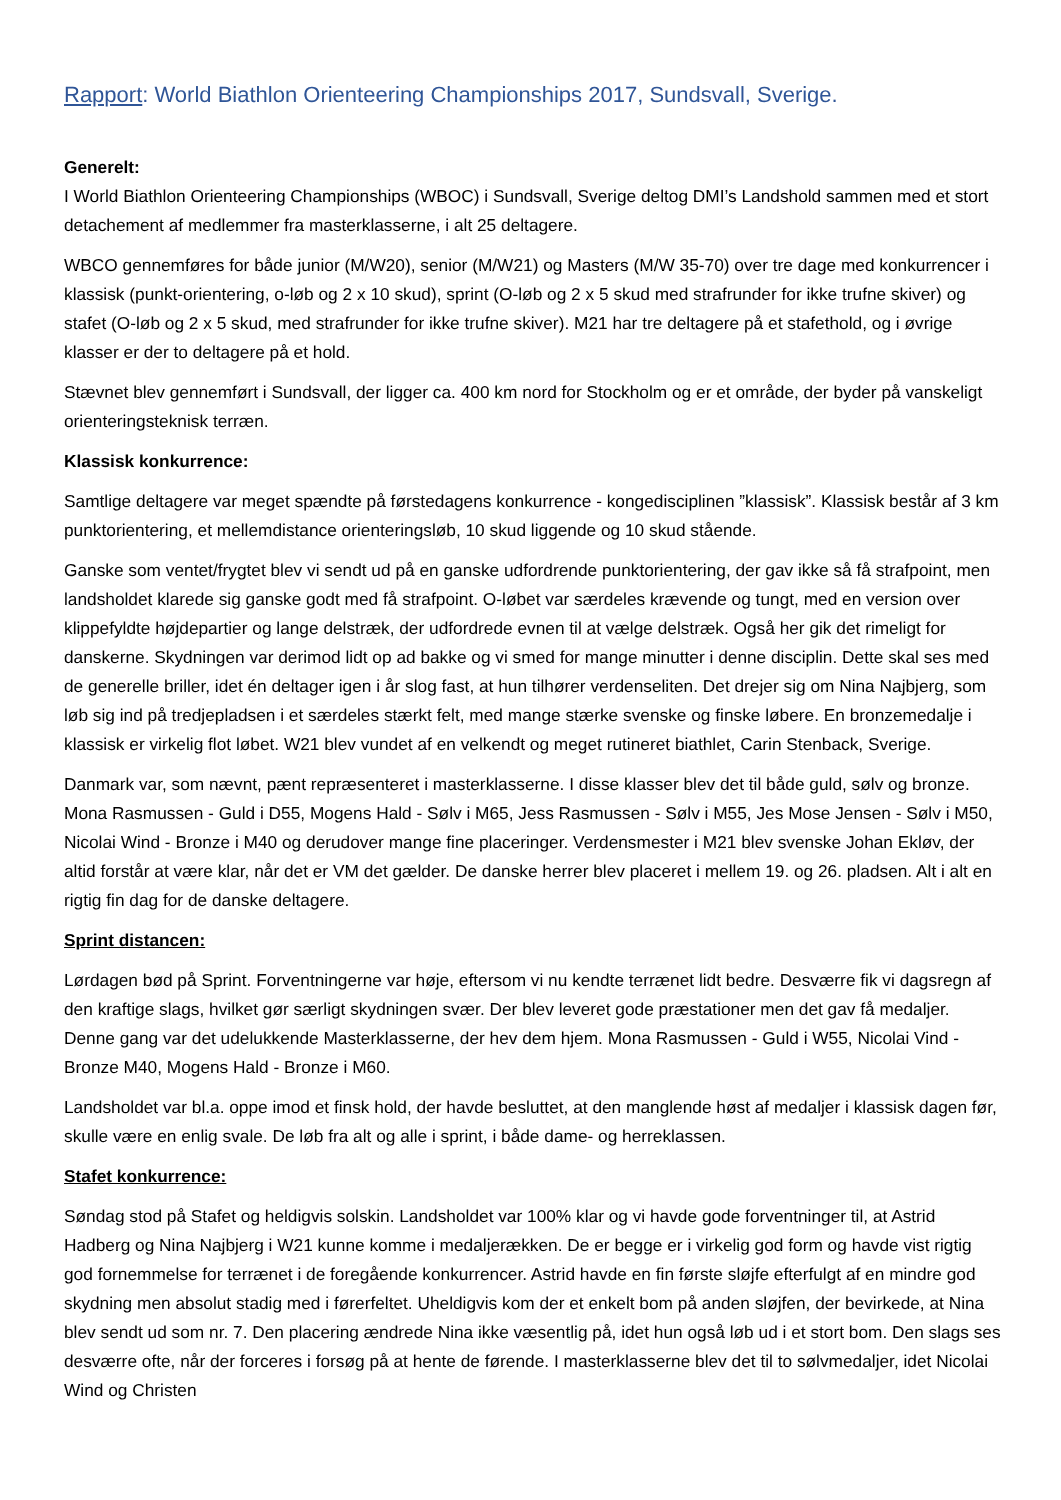Rapport: World Biathlon Orienteering Championships 2017, Sundsvall, Sverige.
Generelt:
I World Biathlon Orienteering Championships (WBOC) i Sundsvall, Sverige deltog DMI’s Landshold sammen med et stort detachement af medlemmer fra masterklasserne, i alt 25 deltagere.
WBCO gennemføres for både junior (M/W20), senior (M/W21) og Masters (M/W 35-70) over tre dage med konkurrencer i klassisk (punkt-orientering, o-løb og 2 x 10 skud), sprint (O-løb og 2 x 5 skud med strafrunder for ikke trufne skiver) og stafet (O-løb og 2 x 5 skud, med strafrunder for ikke trufne skiver). M21 har tre deltagere på et stafethold, og i øvrige klasser er der to deltagere på et hold.
Stævnet blev gennemført i Sundsvall, der ligger ca. 400 km nord for Stockholm og er et område, der byder på vanskeligt orienteringsteknisk terræn.
Klassisk konkurrence:
Samtlige deltagere var meget spændte på førstedagens konkurrence - kongedisciplinen ”klassisk”. Klassisk består af 3 km punktorientering, et mellemdistance orienteringsløb, 10 skud liggende og 10 skud stående.
Ganske som ventet/frygtet blev vi sendt ud på en ganske udfordrende punktorientering, der gav ikke så få strafpoint, men landsholdet klarede sig ganske godt med få strafpoint. O-løbet var særdeles krævende og tungt, med en version over klippefyldte højdepartier og lange delstræk, der udfordrede evnen til at vælge delstræk. Også her gik det rimeligt for danskerne. Skydningen var derimod lidt op ad bakke og vi smed for mange minutter i denne disciplin. Dette skal ses med de generelle briller, idet én deltager igen i år slog fast, at hun tilhører verdenseliten. Det drejer sig om Nina Najbjerg, som løb sig ind på tredjepladsen i et særdeles stærkt felt, med mange stærke svenske og finske løbere. En bronzemedalje i klassisk er virkelig flot løbet. W21 blev vundet af en velkendt og meget rutineret biathlet, Carin Stenback, Sverige.
Danmark var, som nævnt, pænt repræsenteret i masterklasserne. I disse klasser blev det til både guld, sølv og bronze. Mona Rasmussen - Guld i D55, Mogens Hald - Sølv i M65, Jess Rasmussen - Sølv i M55, Jes Mose Jensen - Sølv i M50, Nicolai Wind - Bronze i M40 og derudover mange fine placeringer. Verdensmester i M21 blev svenske Johan Ekløv, der altid forstår at være klar, når det er VM det gælder. De danske herrer blev placeret i mellem 19. og 26. pladsen. Alt i alt en rigtig fin dag for de danske deltagere.
Sprint distancen:
Lørdagen bød på Sprint. Forventningerne var høje, eftersom vi nu kendte terrænet lidt bedre. Desværre fik vi dagsregn af den kraftige slags, hvilket gør særligt skydningen svær. Der blev leveret gode præstationer men det gav få medaljer. Denne gang var det udelukkende Masterklasserne, der hev dem hjem. Mona Rasmussen - Guld i W55, Nicolai Vind - Bronze M40, Mogens Hald - Bronze i M60.
Landsholdet var bl.a. oppe imod et finsk hold, der havde besluttet, at den manglende høst af medaljer i klassisk dagen før, skulle være en enlig svale. De løb fra alt og alle i sprint, i både dame- og herreklassen.
Stafet konkurrence:
Søndag stod på Stafet og heldigvis solskin. Landsholdet var 100% klar og vi havde gode forventninger til, at Astrid Hadberg og Nina Najbjerg i W21 kunne komme i medaljerækken. De er begge er i virkelig god form og havde vist rigtig god fornemmelse for terrænet i de foregående konkurrencer. Astrid havde en fin første sløjfe efterfulgt af en mindre god skydning men absolut stadig med i førerfeltet. Uheldigvis kom der et enkelt bom på anden sløjfen, der bevirkede, at Nina blev sendt ud som nr. 7. Den placering ændrede Nina ikke væsentlig på, idet hun også løb ud i et stort bom. Den slags ses desværre ofte, når der forceres i forsøg på at hente de førende. I masterklasserne blev det til to sølvmedaljer, idet Nicolai Wind og Christen